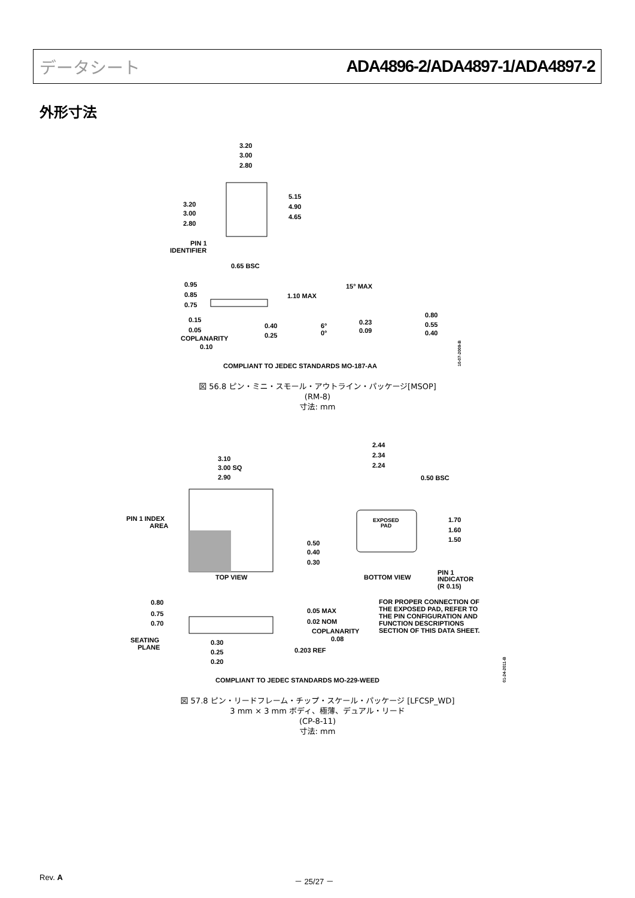データシート ADA4896-2/ADA4897-1/ADA4897-2
外形寸法
3.20
3.00
2.80
3.20
3.00
2.80
5.15
4.90
4.65
PIN 1
IDENTIFIER
0.65 BSC
0.95
0.85
0.75
1.10 MAX
15° MAX
0.15
0.05
COPLANARITY
0.10
0.40
0.25
6°
0°
0.23
0.09
0.80
0.55
0.40
COMPLIANT TO JEDEC STANDARDS MO-187-AA
10-07-2009-B
図 56.8 ピン・ミニ・スモール・アウトライン・パッケージ[MSOP]
(RM-8)
寸法: mm
3.10
3.00 SQ
2.90
PIN 1 INDEX
AREA
TOP VIEW
2.44
2.34
2.24
0.50 BSC
EXPOSED
PAD
1.70
1.60
1.50
0.50
0.40
0.30
BOTTOM VIEW
PIN 1
INDICATOR
(R 0.15)
0.80
0.75
0.70
0.05 MAX
0.02 NOM
COPLANARITY
0.08
SEATING
PLANE
0.30
0.25
0.20
0.203 REF
FOR PROPER CONNECTION OF
THE EXPOSED PAD, REFER TO
THE PIN CONFIGURATION AND
FUNCTION DESCRIPTIONS
SECTION OF THIS DATA SHEET.
COMPLIANT TO JEDEC STANDARDS MO-229-WEED
01-24-2011-B
図 57.8 ピン・リードフレーム・チップ・スケール・パッケージ [LFCSP_WD]
3 mm × 3 mm ボディ、極薄、デュアル・リード
(CP-8-11)
寸法: mm
Rev. A － 25/27 －